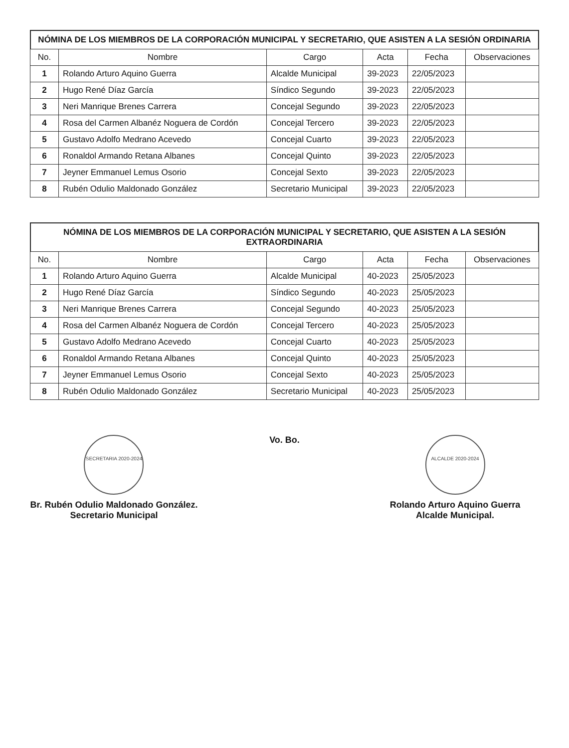NÓMINA DE LOS MIEMBROS DE LA CORPORACIÓN MUNICIPAL Y SECRETARIO, QUE ASISTEN A LA SESIÓN ORDINARIA
| No. | Nombre | Cargo | Acta | Fecha | Observaciones |
| --- | --- | --- | --- | --- | --- |
| 1 | Rolando Arturo Aquino Guerra | Alcalde Municipal | 39-2023 | 22/05/2023 | |
| 2 | Hugo René Díaz García | Síndico Segundo | 39-2023 | 22/05/2023 | |
| 3 | Neri Manrique Brenes Carrera | Concejal Segundo | 39-2023 | 22/05/2023 | |
| 4 | Rosa del Carmen Albanéz Noguera de Cordón | Concejal Tercero | 39-2023 | 22/05/2023 | |
| 5 | Gustavo Adolfo Medrano Acevedo | Concejal Cuarto | 39-2023 | 22/05/2023 | |
| 6 | Ronaldol Armando Retana Albanes | Concejal Quinto | 39-2023 | 22/05/2023 | |
| 7 | Jeyner Emmanuel Lemus Osorio | Concejal Sexto | 39-2023 | 22/05/2023 | |
| 8 | Rubén Odulio Maldonado González | Secretario Municipal | 39-2023 | 22/05/2023 | |
NÓMINA DE LOS MIEMBROS DE LA CORPORACIÓN MUNICIPAL Y SECRETARIO, QUE ASISTEN A LA SESIÓN EXTRAORDINARIA
| No. | Nombre | Cargo | Acta | Fecha | Observaciones |
| --- | --- | --- | --- | --- | --- |
| 1 | Rolando Arturo Aquino Guerra | Alcalde Municipal | 40-2023 | 25/05/2023 | |
| 2 | Hugo René Díaz García | Síndico Segundo | 40-2023 | 25/05/2023 | |
| 3 | Neri Manrique Brenes Carrera | Concejal Segundo | 40-2023 | 25/05/2023 | |
| 4 | Rosa del Carmen Albanéz Noguera de Cordón | Concejal Tercero | 40-2023 | 25/05/2023 | |
| 5 | Gustavo Adolfo Medrano Acevedo | Concejal Cuarto | 40-2023 | 25/05/2023 | |
| 6 | Ronaldol Armando Retana Albanes | Concejal Quinto | 40-2023 | 25/05/2023 | |
| 7 | Jeyner Emmanuel Lemus Osorio | Concejal Sexto | 40-2023 | 25/05/2023 | |
| 8 | Rubén Odulio Maldonado González | Secretario Municipal | 40-2023 | 25/05/2023 | |
SECRETARIA 2020-2024
Br. Rubén Odulio Maldonado González.
Secretario Municipal
Vo. Bo.
ALCALDE 2020-2024
Rolando Arturo Aquino Guerra
Alcalde Municipal.